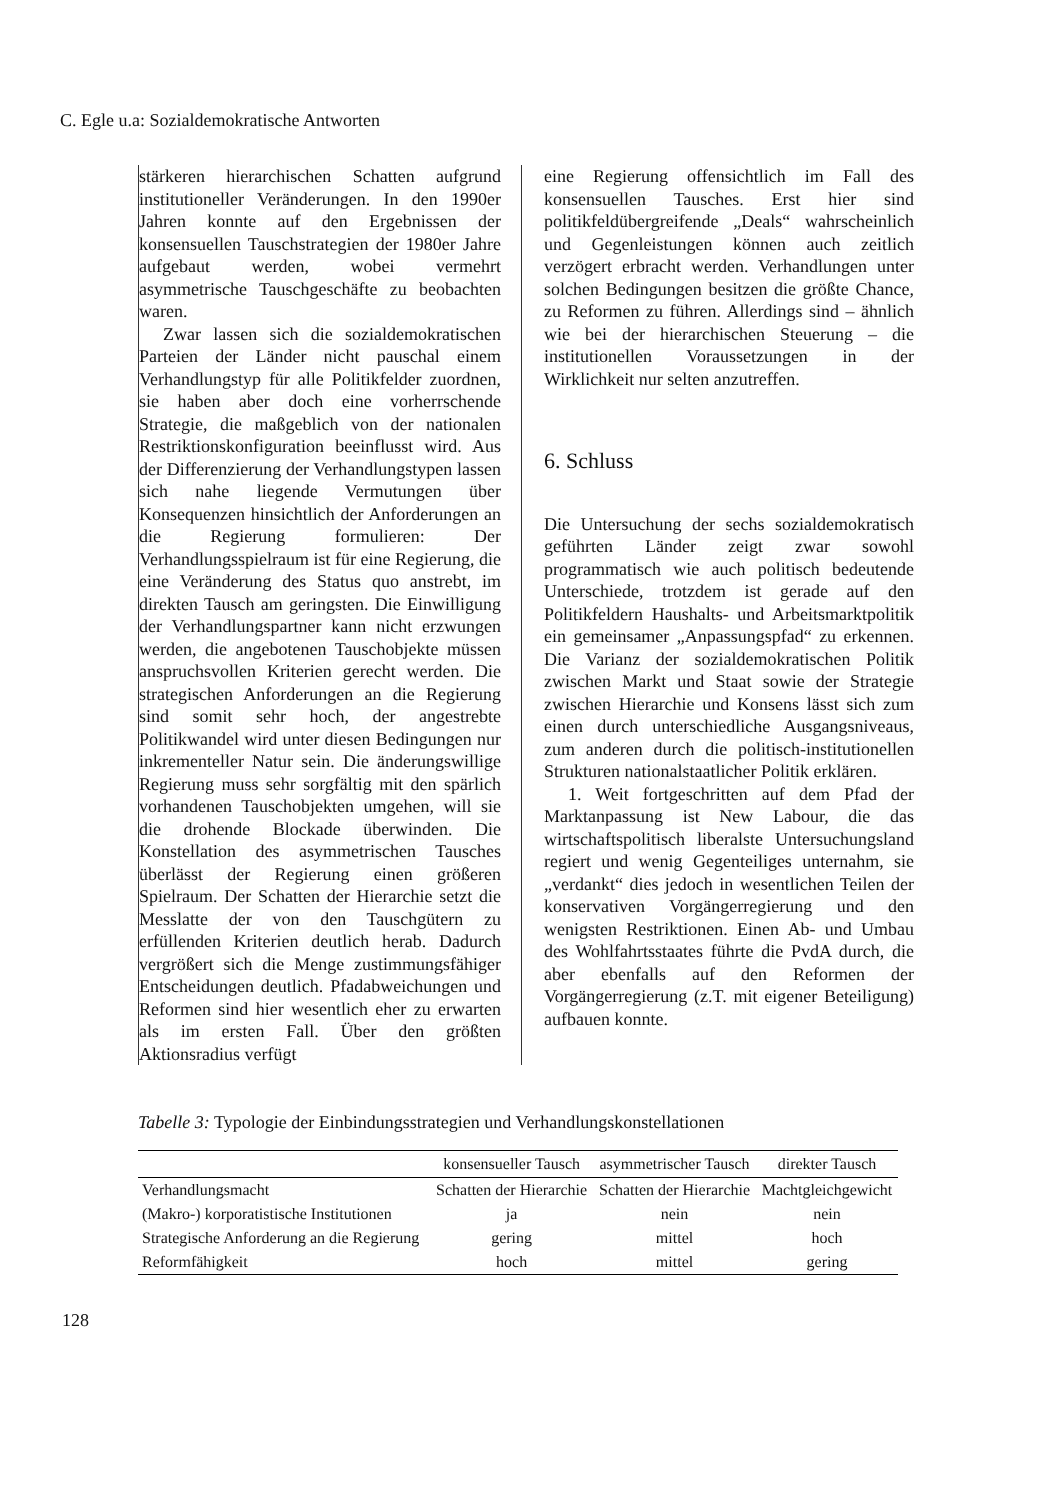C. Egle u.a: Sozialdemokratische Antworten
stärkeren hierarchischen Schatten aufgrund institutioneller Veränderungen. In den 1990er Jahren konnte auf den Ergebnissen der konsensuellen Tauschstrategien der 1980er Jahre aufgebaut werden, wobei vermehrt asymmetrische Tauschgeschäfte zu beobachten waren.
Zwar lassen sich die sozialdemokratischen Parteien der Länder nicht pauschal einem Verhandlungstyp für alle Politikfelder zuordnen, sie haben aber doch eine vorherrschende Strategie, die maßgeblich von der nationalen Restriktionskonfiguration beeinflusst wird. Aus der Differenzierung der Verhandlungstypen lassen sich nahe liegende Vermutungen über Konsequenzen hinsichtlich der Anforderungen an die Regierung formulieren: Der Verhandlungsspielraum ist für eine Regierung, die eine Veränderung des Status quo anstrebt, im direkten Tausch am geringsten. Die Einwilligung der Verhandlungspartner kann nicht erzwungen werden, die angebotenen Tauschobjekte müssen anspruchsvollen Kriterien gerecht werden. Die strategischen Anforderungen an die Regierung sind somit sehr hoch, der angestrebte Politikwandel wird unter diesen Bedingungen nur inkrementeller Natur sein. Die änderungswillige Regierung muss sehr sorgfältig mit den spärlich vorhandenen Tauschobjekten umgehen, will sie die drohende Blockade überwinden. Die Konstellation des asymmetrischen Tausches überlässt der Regierung einen größeren Spielraum. Der Schatten der Hierarchie setzt die Messlatte der von den Tauschgütern zu erfüllenden Kriterien deutlich herab. Dadurch vergrößert sich die Menge zustimmungsfähiger Entscheidungen deutlich. Pfadabweichungen und Reformen sind hier wesentlich eher zu erwarten als im ersten Fall. Über den größten Aktionsradius verfügt
eine Regierung offensichtlich im Fall des konsensuellen Tausches. Erst hier sind politikfeldübergreifende „Deals“ wahrscheinlich und Gegenleistungen können auch zeitlich verzögert erbracht werden. Verhandlungen unter solchen Bedingungen besitzen die größte Chance, zu Reformen zu führen. Allerdings sind – ähnlich wie bei der hierarchischen Steuerung – die institutionellen Voraussetzungen in der Wirklichkeit nur selten anzutreffen.
6. Schluss
Die Untersuchung der sechs sozialdemokratisch geführten Länder zeigt zwar sowohl programmatisch wie auch politisch bedeutende Unterschiede, trotzdem ist gerade auf den Politikfeldern Haushalts- und Arbeitsmarktpolitik ein gemeinsamer „Anpassungspfad“ zu erkennen. Die Varianz der sozialdemokratischen Politik zwischen Markt und Staat sowie der Strategie zwischen Hierarchie und Konsens lässt sich zum einen durch unterschiedliche Ausgangsniveaus, zum anderen durch die politisch-institutionellen Strukturen nationalstaatlicher Politik erklären.
1. Weit fortgeschritten auf dem Pfad der Marktanpassung ist New Labour, die das wirtschaftspolitisch liberalste Untersuchungsland regiert und wenig Gegenteiliges unternahm, sie „verdankt“ dies jedoch in wesentlichen Teilen der konservativen Vorgängerregierung und den wenigsten Restriktionen. Einen Ab- und Umbau des Wohlfahrtsstaates führte die PvdA durch, die aber ebenfalls auf den Reformen der Vorgängerregierung (z.T. mit eigener Beteiligung) aufbauen konnte.
Tabelle 3: Typologie der Einbindungsstrategien und Verhandlungskonstellationen
| | konsensueller Tausch | asymmetrischer Tausch | direkter Tausch |
| --- | --- | --- | --- |
| Verhandlungsmacht | Schatten der Hierarchie | Schatten der Hierarchie | Machtgleichgewicht |
| (Makro-) korporatistische Institutionen | ja | nein | nein |
| Strategische Anforderung an die Regierung | gering | mittel | hoch |
| Reformfähigkeit | hoch | mittel | gering |
128